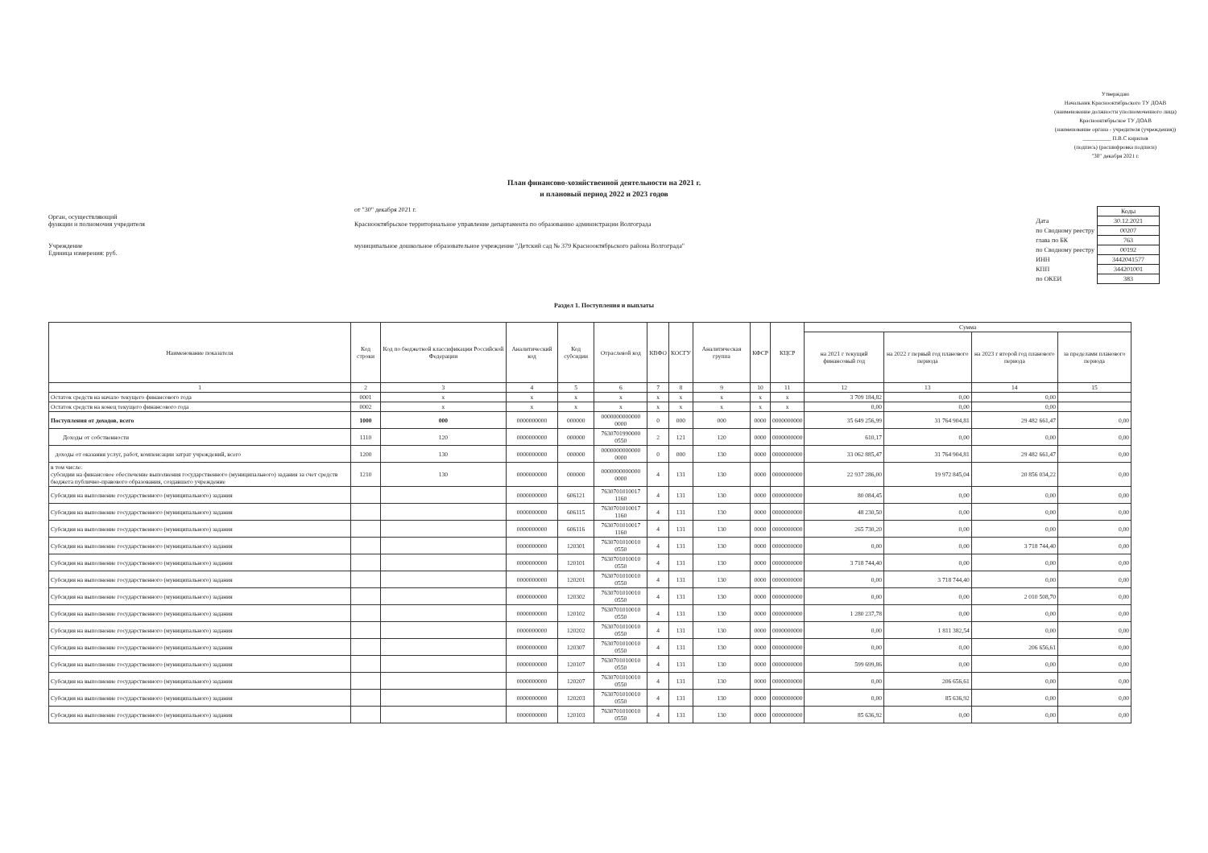Утверждаю
Начальник Краснооктябрьского ТУ ДОАВ
(наименование должности уполномоченного лица)
Краснооктябрьское ТУ ДОАВ
(наименование органа - учредителя (учреждения))
__________ П.В.С кирилов
(подпись) (расшифровка подписи)
"30" декабря 2021 г.
План финансово-хозяйственной деятельности на 2021 г.
и плановый период 2022 и 2023 годов
Орган, осуществляющий
функции и полномочия учредителя
Учреждение
Единица измерения: руб.
от "30" декабря 2021 г.
Краснооктябрьское территориальное управление департамента по образованию администрации Волгограда
муниципальное дошкольное образовательное учреждение "Детский сад № 379 Краснооктябрьского района Волгограда"
| | Коды |
| Дата | 30.12.2021 |
| по Сводному реестру | 00207 |
| глава по БК | 763 |
| по Сводному реестру | 00192 |
| ИНН | 3442041577 |
| КПП | 344201001 |
| по ОКЕИ | 383 |
Раздел 1. Поступления и выплаты
| Наименование показателя | Код строки | Код по бюджетной классификации Российской Федерации | Аналитический код | Код субсидии | Отраслевой код | КВФО | КОСГУ | Аналитическая группа | КФСР | КЦСР | Сумма | | | |
| --- | --- | --- | --- | --- | --- | --- | --- | --- | --- | --- | --- | --- | --- | --- |
| | | | | | | | | | | | на 2021 г текущий финансовый год | на 2022 г первый год планового периода | на 2023 г второй год планового периода | за пределами планового периода |
| 1 | 2 | 3 | 4 | 5 | 6 | 7 | 8 | 9 | 10 | 11 | 12 | 13 | 14 | 15 |
| Остаток средств на начало текущего финансового года | 0001 | x | x | x | x | x | x | x | x | x | 3 709 184,82 | 0,00 | 0,00 | |
| Остаток средств на конец текущего финансового года | 0002 | x | x | x | x | x | x | x | x | x | 0,00 | 0,00 | 0,00 | |
| Поступления от доходов, всего | 1000 | 000 | 0000000000 | 000000 | 0000000000000 0000 | 0 | 000 | 000 | 0000 | 0000000000 | 35 649 256,99 | 31 764 904,81 | 29 482 661,47 | 0,00 |
| Доходы от собственности | 1110 | 120 | 0000000000 | 000000 | 7630701990000 0550 | 2 | 121 | 120 | 0000 | 0000000000 | 610,17 | 0,00 | 0,00 | 0,00 |
| доходы от оказания услуг, работ, компенсации затрат учреждений, всего | 1200 | 130 | 0000000000 | 000000 | 0000000000000 0000 | 0 | 000 | 130 | 0000 | 0000000000 | 33 062 885,47 | 31 764 904,81 | 29 482 661,47 | 0,00 |
| в том числе: субсидии на финансовое обеспечение выполнения государственного (муниципального) задания за счет средств бюджета публично-правового образования, создавшего учреждение | 1210 | 130 | 0000000000 | 000000 | 0000000000000 0000 | 4 | 131 | 130 | 0000 | 0000000000 | 22 937 286,00 | 19 972 845,04 | 20 856 034,22 | 0,00 |
| Субсидия на выполнение государственного (муниципального) задания | | | 0000000000 | 606121 | 7630701010017 1160 | 4 | 131 | 130 | 0000 | 0000000000 | 80 084,45 | 0,00 | 0,00 | 0,00 |
| Субсидия на выполнение государственного (муниципального) задания | | | 0000000000 | 606115 | 7630701010017 1160 | 4 | 131 | 130 | 0000 | 0000000000 | 48 230,50 | 0,00 | 0,00 | 0,00 |
| Субсидия на выполнение государственного (муниципального) задания | | | 0000000000 | 606116 | 7630701010017 1160 | 4 | 131 | 130 | 0000 | 0000000000 | 265 730,20 | 0,00 | 0,00 | 0,00 |
| Субсидия на выполнение государственного (муниципального) задания | | | 0000000000 | 120301 | 7630701010010 0550 | 4 | 131 | 130 | 0000 | 0000000000 | 0,00 | 0,00 | 3 718 744,40 | 0,00 |
| Субсидия на выполнение государственного (муниципального) задания | | | 0000000000 | 120101 | 7630701010010 0550 | 4 | 131 | 130 | 0000 | 0000000000 | 3 718 744,40 | 0,00 | 0,00 | 0,00 |
| Субсидия на выполнение государственного (муниципального) задания | | | 0000000000 | 120201 | 7630701010010 0550 | 4 | 131 | 130 | 0000 | 0000000000 | 0,00 | 3 718 744,40 | 0,00 | 0,00 |
| Субсидия на выполнение государственного (муниципального) задания | | | 0000000000 | 120302 | 7630701010010 0550 | 4 | 131 | 130 | 0000 | 0000000000 | 0,00 | 0,00 | 2 010 508,70 | 0,00 |
| Субсидия на выполнение государственного (муниципального) задания | | | 0000000000 | 120102 | 7630701010010 0550 | 4 | 131 | 130 | 0000 | 0000000000 | 1 280 237,78 | 0,00 | 0,00 | 0,00 |
| Субсидия на выполнение государственного (муниципального) задания | | | 0000000000 | 120202 | 7630701010010 0550 | 4 | 131 | 130 | 0000 | 0000000000 | 0,00 | 1 811 382,54 | 0,00 | 0,00 |
| Субсидия на выполнение государственного (муниципального) задания | | | 0000000000 | 120307 | 7630701010010 0550 | 4 | 131 | 130 | 0000 | 0000000000 | 0,00 | 0,00 | 206 656,61 | 0,00 |
| Субсидия на выполнение государственного (муниципального) задания | | | 0000000000 | 120107 | 7630701010010 0550 | 4 | 131 | 130 | 0000 | 0000000000 | 599 699,86 | 0,00 | 0,00 | 0,00 |
| Субсидия на выполнение государственного (муниципального) задания | | | 0000000000 | 120207 | 7630701010010 0550 | 4 | 131 | 130 | 0000 | 0000000000 | 0,00 | 206 656,61 | 0,00 | 0,00 |
| Субсидия на выполнение государственного (муниципального) задания | | | 0000000000 | 120203 | 7630701010010 0550 | 4 | 131 | 130 | 0000 | 0000000000 | 0,00 | 85 636,92 | 0,00 | 0,00 |
| Субсидия на выполнение государственного (муниципального) задания | | | 0000000000 | 120103 | 7630701010010 0550 | 4 | 131 | 130 | 0000 | 0000000000 | 85 636,92 | 0,00 | 0,00 | 0,00 |